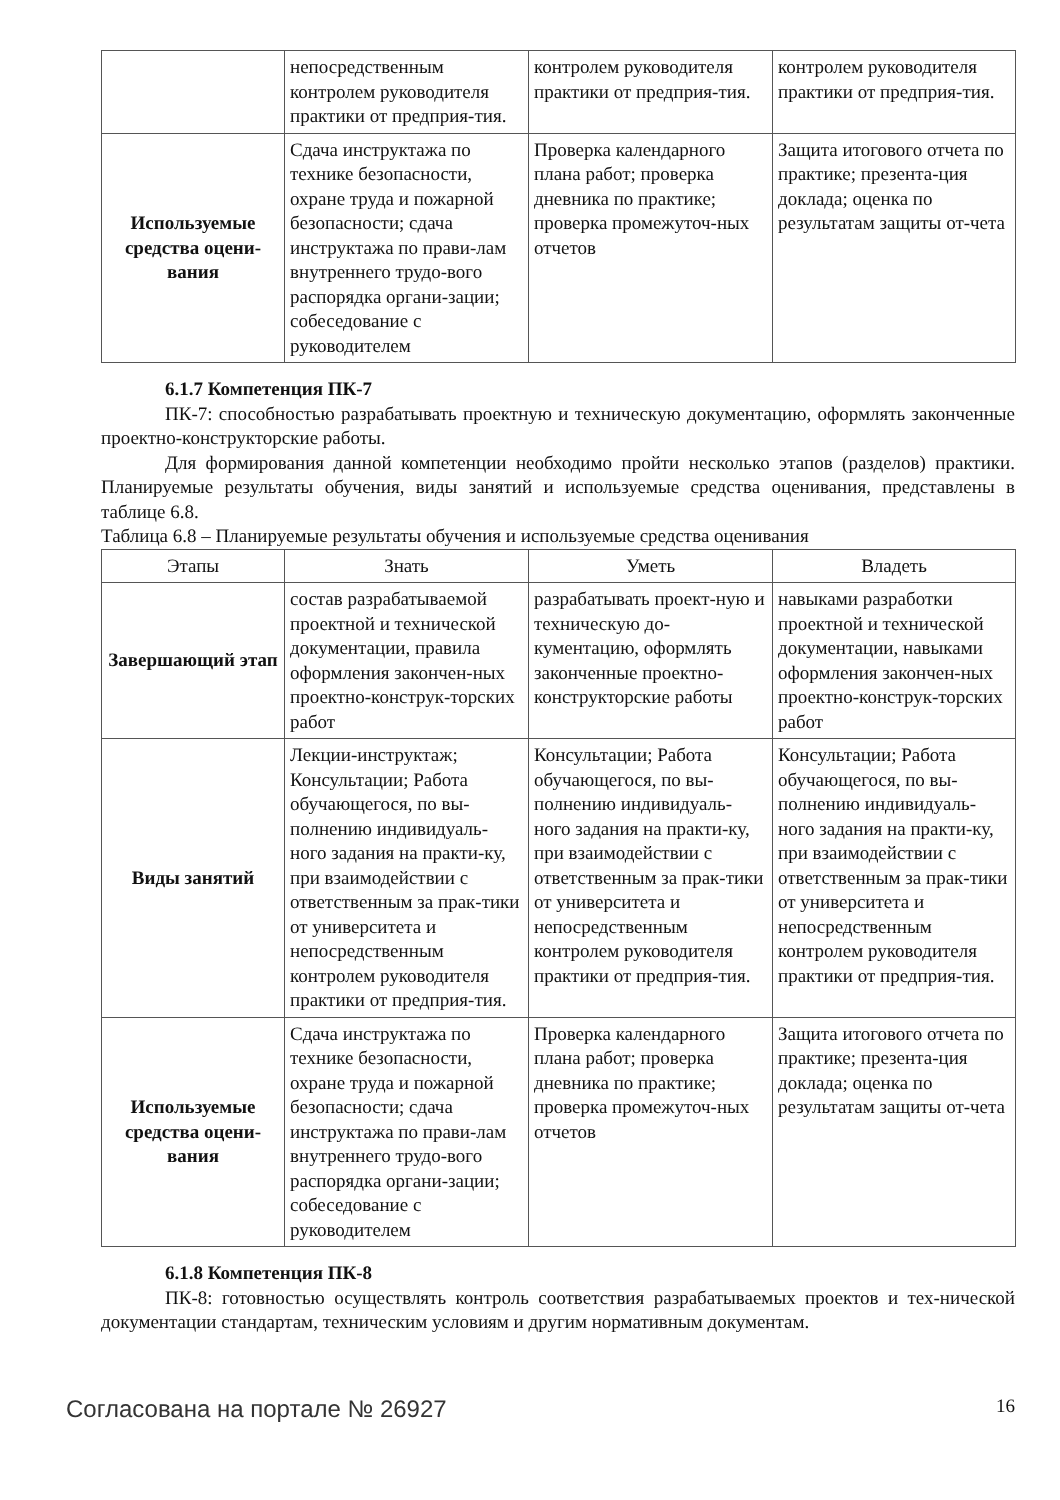| | непосредственным контролем руководителя практики от предприя-тия. | контролем руководителя практики от предприя-тия. | контролем руководителя практики от предприя-тия. |
| Используемые средства оцени-вания | Сдача инструктажа по технике безопасности, охране труда и пожарной безопасности; сдача инструктажа по прави-лам внутреннего трудо-вого распорядка органи-зации; собеседование с руководителем | Проверка календарного плана работ; проверка дневника по практике; проверка промежуточ-ных отчетов | Защита итогового отчета по практике; презента-ция доклада; оценка по результатам защиты от-чета |
6.1.7 Компетенция ПК-7
ПК-7: способностью разрабатывать проектную и техническую документацию, оформлять законченные проектно-конструкторские работы.
Для формирования данной компетенции необходимо пройти несколько этапов (разделов) практики. Планируемые результаты обучения, виды занятий и используемые средства оценивания, представлены в таблице 6.8.
Таблица 6.8 – Планируемые результаты обучения и используемые средства оценивания
| Этапы | Знать | Уметь | Владеть |
| --- | --- | --- | --- |
| Завершающий этап | состав разрабатываемой проектной и технической документации, правила оформления закончен-ных проектно-конструк-торских работ | разрабатывать проект-ную и техническую до-кументацию, оформлять законченные проектно-конструкторские работы | навыками разработки проектной и технической документации, навыками оформления закончен-ных проектно-конструк-торских работ |
| Виды занятий | Лекции-инструктаж; Консультации; Работа обучающегося, по вы-полнению индивидуаль-ного задания на практи-ку, при взаимодействии с ответственным за прак-тики от университета и непосредственным контролем руководителя практики от предприя-тия. | Консультации; Работа обучающегося, по вы-полнению индивидуаль-ного задания на практи-ку, при взаимодействии с ответственным за прак-тики от университета и непосредственным контролем руководителя практики от предприя-тия. | Консультации; Работа обучающегося, по вы-полнению индивидуаль-ного задания на практи-ку, при взаимодействии с ответственным за прак-тики от университета и непосредственным контролем руководителя практики от предприя-тия. |
| Используемые средства оцени-вания | Сдача инструктажа по технике безопасности, охране труда и пожарной безопасности; сдача инструктажа по прави-лам внутреннего трудо-вого распорядка органи-зации; собеседование с руководителем | Проверка календарного плана работ; проверка дневника по практике; проверка промежуточ-ных отчетов | Защита итогового отчета по практике; презента-ция доклада; оценка по результатам защиты от-чета |
6.1.8 Компетенция ПК-8
ПК-8: готовностью осуществлять контроль соответствия разрабатываемых проектов и тех-нической документации стандартам, техническим условиям и другим нормативным документам.
Согласована на портале № 26927 16